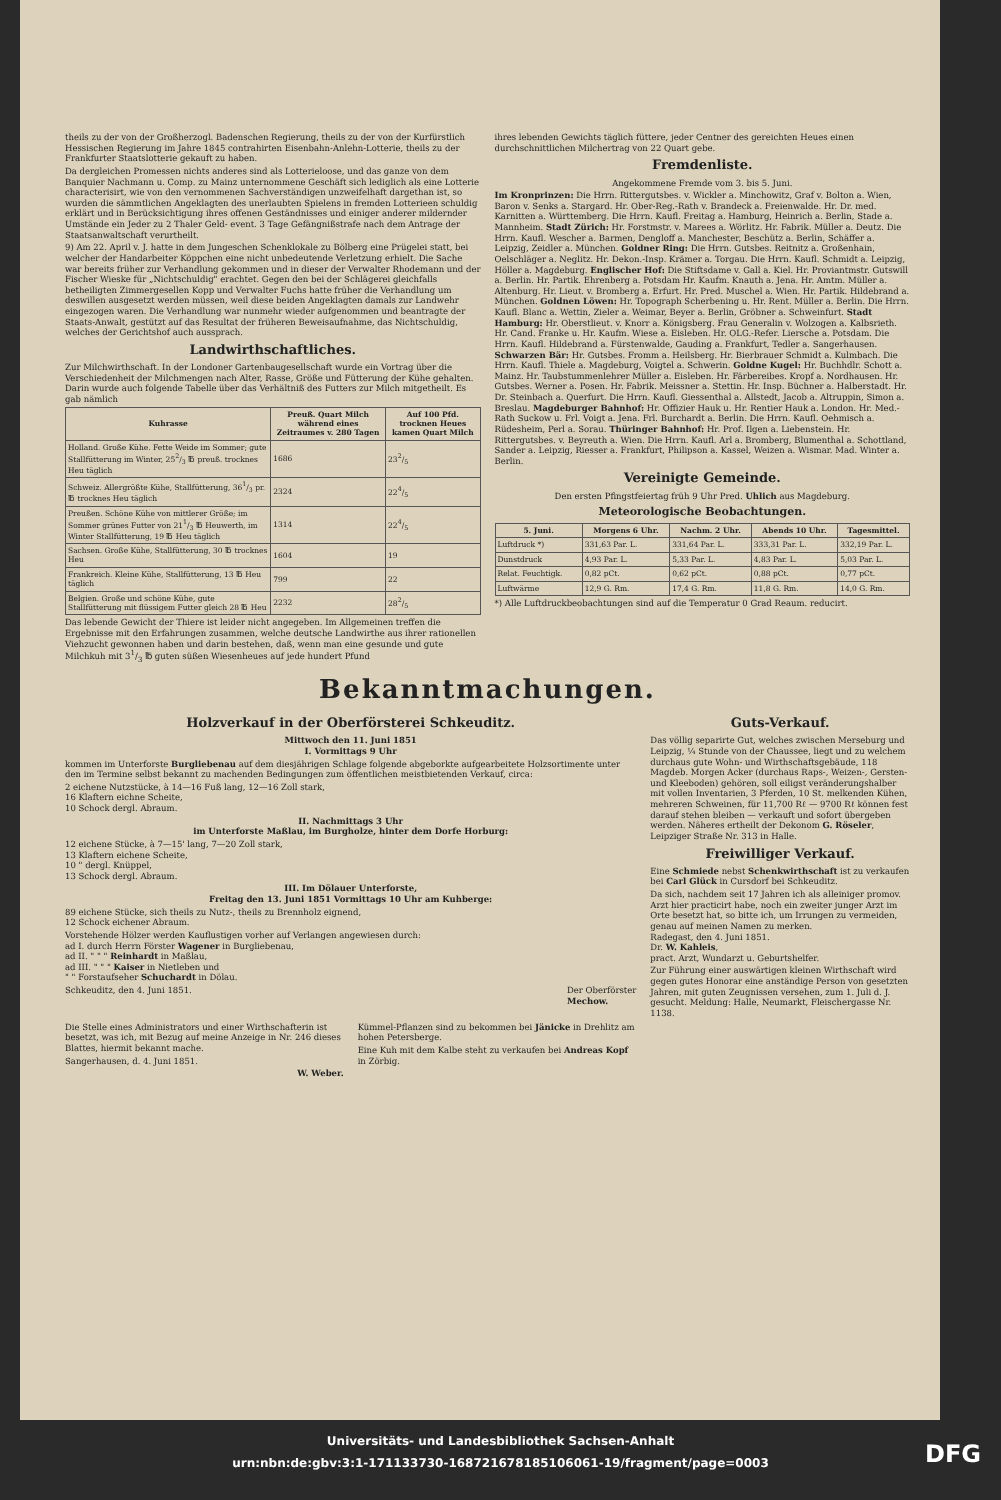theils zu der von der Großherzogl. Badenschen Regierung, theils zu der von der Kurfürstlich Hessischen Regierung im Jahre 1845 contrahirten Eisenbahn-Anlehn-Lotterie, theils zu der Frankfurter Staatslotterie gekauft zu haben.
Da dergleichen Promessen nichts anderes sind als Lotterieloose, und das ganze von dem Banquier Nachmann u. Comp. zu Mainz unternommene Geschäft sich lediglich als eine Lotterie characterisirt, wie von den vernommenen Sachverständigen unzweifelhaft dargethan ist, so wurden die sämmtlichen Angeklagten des unerlaubten Spielens in fremden Lotterieen schuldig erklärt und in Berücksichtigung ihres offenen Geständnisses und einiger anderer mildernder Umstände ein Jeder zu 2 Thaler Geld- event. 3 Tage Gefängnißstrafe nach dem Antrage der Staatsanwaltschaft verurtheilt.
9) Am 22. April v. J. hatte in dem Jungeschen Schenklokale zu Bölberg eine Prügelei statt, bei welcher der Handarbeiter Köppchen eine nicht unbedeutende Verletzung erhielt. Die Sache war bereits früher zur Verhandlung gekommen und in dieser der Verwalter Rhodemann und der Fischer Wieske für „Nichtschuldig" erachtet. Gegen den bei der Schlägerei gleichfalls betheiligten Zimmergesellen Kopp und Verwalter Fuchs hatte früher die Verhandlung um deswillen ausgesetzt werden müssen, weil diese beiden Angeklagten damals zur Landwehr eingezogen waren. Die Verhandlung war nunmehr wieder aufgenommen und beantragte der Staats-Anwalt, gestützt auf das Resultat der früheren Beweisaufnahme, das Nichtschuldig, welches der Gerichtshof auch aussprach.
Landwirthschaftliches.
Zur Milchwirthschaft. In der Londoner Gartenbaugesellschaft wurde ein Vortrag über die Verschiedenheit der Milchmengen nach Alter, Rasse, Größe und Fütterung der Kühe gehalten. Darin wurde auch folgende Tabelle über das Verhältniß des Futters zur Milch mitgetheilt. Es gab nämlich
| Kuhrasse | Preuß. Quart Milch während eines Zeitraumes v. 280 Tagen | Auf 100 Pfd. trocknen Heues kamen Quart Milch |
| --- | --- | --- |
| Holland. Große Kühe. Fette Weide im Sommer; gute Stallfütterung im Winter, 252/3 ℔ preuß. trocknes Heu täglich | 1686 | 232/5 |
| Schweiz. Allergrößte Kühe, Stallfütterung, 361/3 pr. ℔ trocknes Heu täglich | 2324 | 224/5 |
| Preußen. Schöne Kühe von mittlerer Größe; im Sommer grünes Futter von 211/3 ℔ Heuwerth, im Winter Stallfütterung, 19 ℔ Heu täglich | 1314 | 224/5 |
| Sachsen. Große Kühe, Stallfütterung, 30 ℔ trocknes Heu | 1604 | 19 |
| Frankreich. Kleine Kühe, Stallfütterung, 13 ℔ Heu täglich | 799 | 22 |
| Belgien. Große und schöne Kühe, gute Stallfütterung mit flüssigem Futter gleich 28 ℔ Heu | 2232 | 282/5 |
Das lebende Gewicht der Thiere ist leider nicht angegeben. Im Allgemeinen treffen die Ergebnisse mit den Erfahrungen zusammen, welche deutsche Landwirthe aus ihrer rationellen Viehzucht gewonnen haben und darin bestehen, daß, wenn man eine gesunde und gute Milchkuh mit 31/3 ℔ guten süßen Wiesenheues auf jede hundert Pfund
ihres lebenden Gewichts täglich füttere, jeder Centner des gereichten Heues einen durchschnittlichen Milchertrag von 22 Quart gebe.
Fremdenliste.
Angekommene Fremde vom 3. bis 5. Juni.
Im Kronprinzen: Die Hrrn. Rittergutsbes. v. Wickler a. Minchowitz, Graf v. Bolton a. Wien, Baron v. Senks a. Stargard. Hr. Ober-Reg.-Rath v. Brandeck a. Freienwalde. Hr. Dr. med. Karnitten a. Württemberg. Die Hrrn. Kaufl. Freitag a. Hamburg, Heinrich a. Berlin, Stade a. Mannheim. Stadt Zürich: Hr. Forstmstr. v. Marees a. Wörlitz. Hr. Fabrik. Müller a. Deutz. Die Hrrn. Kaufl. Wescher a. Barmen, Dengloff a. Manchester, Beschütz a. Berlin, Schäffer a. Leipzig, Zeidler a. München. Goldner Ring: Die Hrrn. Gutsbes. Reitnitz a. Großenhain, Oelschläger a. Neglitz. Hr. Dekon.-Insp. Krämer a. Torgau. Die Hrrn. Kaufl. Schmidt a. Leipzig, Höller a. Magdeburg. Englischer Hof: Die Stiftsdame v. Gall a. Kiel. Hr. Proviantmstr. Gutswill a. Berlin. Hr. Partik. Ehrenberg a. Potsdam Hr. Kaufm. Knauth a. Jena. Hr. Amtm. Müller a. Altenburg. Hr. Lieut. v. Bromberg a. Erfurt. Hr. Pred. Muschel a. Wien. Hr. Partik. Hildebrand a. München. Goldnen Löwen: Hr. Topograph Scherbening u. Hr. Rent. Müller a. Berlin. Die Hrrn. Kaufl. Blanc a. Wettin, Zieler a. Weimar, Beyer a. Berlin, Gröbner a. Schweinfurt. Stadt Hamburg: Hr. Oberstlieut. v. Knorr a. Königsberg. Frau Generalin v. Wolzogen a. Kalbsrieth. Hr. Cand. Franke u. Hr. Kaufm. Wiese a. Eisleben. Hr. OLG.-Refer. Liersche a. Potsdam. Die Hrrn. Kaufl. Hildebrand a. Fürstenwalde, Gauding a. Frankfurt, Tedler a. Sangerhausen. Schwarzen Bär: Hr. Gutsbes. Fromm a. Heilsberg. Hr. Bierbrauer Schmidt a. Kulmbach. Die Hrrn. Kaufl. Thiele a. Magdeburg, Voigtel a. Schwerin. Goldne Kugel: Hr. Buchhdlr. Schott a. Mainz. Hr. Taubstummenlehrer Müller a. Eisleben. Hr. Färbereibes. Kropf a. Nordhausen. Hr. Gutsbes. Werner a. Posen. Hr. Fabrik. Meissner a. Stettin. Hr. Insp. Büchner a. Halberstadt. Hr. Dr. Steinbach a. Querfurt. Die Hrrn. Kaufl. Giessenthal a. Allstedt, Jacob a. Altruppin, Simon a. Breslau. Magdeburger Bahnhof: Hr. Offizier Hauk u. Hr. Rentier Hauk a. London. Hr. Med.-Rath Suckow u. Frl. Voigt a. Jena. Frl. Burchardt a. Berlin. Die Hrrn. Kaufl. Oehmisch a. Rüdesheim, Perl a. Sorau. Thüringer Bahnhof: Hr. Prof. Ilgen a. Liebenstein. Hr. Rittergutsbes. v. Beyreuth a. Wien. Die Hrrn. Kaufl. Arl a. Bromberg, Blumenthal a. Schottland, Sander a. Leipzig, Riesser a. Frankfurt, Philipson a. Kassel, Weizen a. Wismar. Mad. Winter a. Berlin.
Vereinigte Gemeinde.
Den ersten Pfingstfeiertag früh 9 Uhr Pred. Uhlich aus Magdeburg.
Meteorologische Beobachtungen.
| 5. Juni. | Morgens 6 Uhr. | Nachm. 2 Uhr. | Abends 10 Uhr. | Tagesmittel. |
| --- | --- | --- | --- | --- |
| Luftdruck *) | 331,63 Par. L. | 331,64 Par. L. | 333,31 Par. L. | 332,19 Par. L. |
| Dunstdruck | 4,93 Par. L. | 5,33 Par. L. | 4,83 Par. L. | 5,03 Par. L. |
| Relat. Feuchtigk. | 0,82 pCt. | 0,62 pCt. | 0,88 pCt. | 0,77 pCt. |
| Luftwärme | 12,9 G. Rm. | 17,4 G. Rm. | 11,8 G. Rm. | 14,0 G. Rm. |
*) Alle Luftdruckbeobachtungen sind auf die Temperatur 0 Grad Reaum. reducirt.
Bekanntmachungen.
Holzverkauf in der Oberförsterei Schkeuditz.
Mittwoch den 11. Juni 1851
I. Vormittags 9 Uhr
kommen im Unterforste Burgliebenau auf dem diesjährigen Schlage folgende abgeborkte aufgearbeitete Holzsortimente unter den im Termine selbst bekannt zu machenden Bedingungen zum öffentlichen meistbietenden Verkauf, circa:
2 eichene Nutzstücke, à 14—16 Fuß lang, 12—16 Zoll stark,
16 Klaftern eichne Scheite,
10 Schock dergl. Abraum.
II. Nachmittags 3 Uhr
im Unterforste Maßlau, im Burgholze, hinter dem Dorfe Horburg:
12 eichene Stücke, à 7—15' lang, 7—20 Zoll stark,
13 Klaftern eichene Scheite,
10 " dergl. Knüppel,
13 Schock dergl. Abraum.
III. Im Dölauer Unterforste,
Freitag den 13. Juni 1851 Vormittags 10 Uhr am Kuhberge:
89 eichene Stücke, sich theils zu Nutz-, theils zu Brennholz eignend,
12 Schock eichener Abraum.
Vorstehende Hölzer werden Kauflustigen vorher auf Verlangen angewiesen durch:
ad I. durch Herrn Förster Wagener in Burgliebenau,
ad II. " " " Reinhardt in Maßlau,
ad III. " " " Kaiser in Nietleben und
" " Forstaufseher Schuchardt in Dölau.
Schkeuditz, den 4. Juni 1851. Der Oberförster
Mechow.
Die Stelle eines Administrators und einer Wirthschafterin ist besetzt, was ich, mit Bezug auf meine Anzeige in Nr. 246 dieses Blattes, hiermit bekannt mache.
Sangerhausen, d. 4. Juni 1851.
W. Weber.
Kümmel-Pflanzen sind zu bekommen bei Jänicke in Drehlitz am hohen Petersberge.
Eine Kuh mit dem Kalbe steht zu verkaufen bei Andreas Kopf in Zörbig.
Guts-Verkauf.
Das völlig separirte Gut, welches zwischen Merseburg und Leipzig, ¼ Stunde von der Chaussee, liegt und zu welchem durchaus gute Wohn- und Wirthschaftsgebäude, 118 Magdeb. Morgen Acker (durchaus Raps-, Weizen-, Gersten- und Kleeboden) gehören, soll eiligst veränderungshalber mit vollen Inventarien, 3 Pferden, 10 St. melkenden Kühen, mehreren Schweinen, für 11,700 Rℓ — 9700 Rℓ können fest darauf stehen bleiben — verkauft und sofort übergeben werden. Näheres ertheilt der Dekonom G. Röseler, Leipziger Straße Nr. 313 in Halle.
Freiwilliger Verkauf.
Eine Schmiede nebst Schenkwirthschaft ist zu verkaufen bei Carl Glück in Cursdorf bei Schkeuditz.
Da sich, nachdem seit 17 Jahren ich als alleiniger promov. Arzt hier practicirt habe, noch ein zweiter junger Arzt im Orte besetzt hat, so bitte ich, um Irrungen zu vermeiden, genau auf meinen Namen zu merken.
Radegast, den 4. Juni 1851.
Dr. W. Kahleis,
pract. Arzt, Wundarzt u. Geburtshelfer.
Zur Führung einer auswärtigen kleinen Wirthschaft wird gegen gutes Honorar eine anständige Person von gesetzten Jahren, mit guten Zeugnissen versehen, zum 1. Juli d. J. gesucht. Meldung: Halle, Neumarkt, Fleischergasse Nr. 1138.
Universitäts- und Landesbibliothek Sachsen-Anhalt
urn:nbn:de:gbv:3:1-171133730-16872167818510606​1-19/fragment/page=0003
DFG